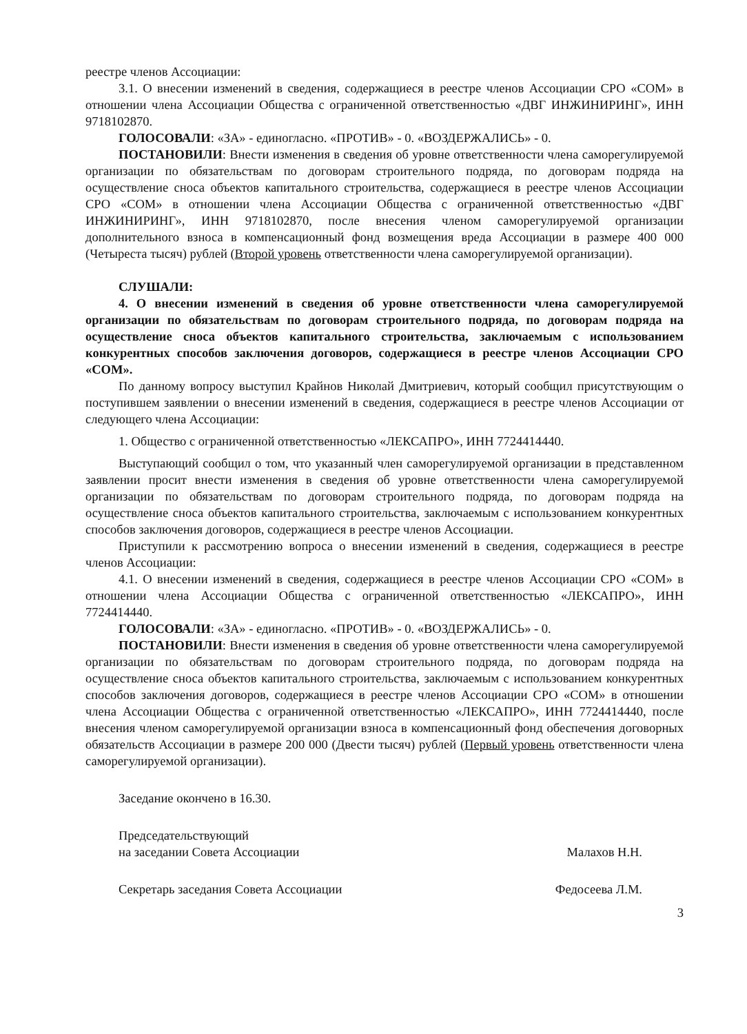реестре членов Ассоциации:
3.1. О внесении изменений в сведения, содержащиеся в реестре членов Ассоциации СРО «СОМ» в отношении члена Ассоциации Общества с ограниченной ответственностью «ДВГ ИНЖИНИРИНГ», ИНН 9718102870.
ГОЛОСОВАЛИ: «ЗА» - единогласно. «ПРОТИВ» - 0. «ВОЗДЕРЖАЛИСЬ» - 0.
ПОСТАНОВИЛИ: Внести изменения в сведения об уровне ответственности члена саморегулируемой организации по обязательствам по договорам строительного подряда, по договорам подряда на осуществление сноса объектов капитального строительства, содержащиеся в реестре членов Ассоциации СРО «СОМ» в отношении члена Ассоциации Общества с ограниченной ответственностью «ДВГ ИНЖИНИРИНГ», ИНН 9718102870, после внесения членом саморегулируемой организации дополнительного взноса в компенсационный фонд возмещения вреда Ассоциации в размере 400 000 (Четыреста тысяч) рублей (Второй уровень ответственности члена саморегулируемой организации).
СЛУШАЛИ:
4. О внесении изменений в сведения об уровне ответственности члена саморегулируемой организации по обязательствам по договорам строительного подряда, по договорам подряда на осуществление сноса объектов капитального строительства, заключаемым с использованием конкурентных способов заключения договоров, содержащиеся в реестре членов Ассоциации СРО «СОМ».
По данному вопросу выступил Крайнов Николай Дмитриевич, который сообщил присутствующим о поступившем заявлении о внесении изменений в сведения, содержащиеся в реестре членов Ассоциации от следующего члена Ассоциации:
1. Общество с ограниченной ответственностью «ЛЕКСАПРО», ИНН 7724414440.
Выступающий сообщил о том, что указанный член саморегулируемой организации в представленном заявлении просит внести изменения в сведения об уровне ответственности члена саморегулируемой организации по обязательствам по договорам строительного подряда, по договорам подряда на осуществление сноса объектов капитального строительства, заключаемым с использованием конкурентных способов заключения договоров, содержащиеся в реестре членов Ассоциации.
Приступили к рассмотрению вопроса о внесении изменений в сведения, содержащиеся в реестре членов Ассоциации:
4.1. О внесении изменений в сведения, содержащиеся в реестре членов Ассоциации СРО «СОМ» в отношении члена Ассоциации Общества с ограниченной ответственностью «ЛЕКСАПРО», ИНН 7724414440.
ГОЛОСОВАЛИ: «ЗА» - единогласно. «ПРОТИВ» - 0. «ВОЗДЕРЖАЛИСЬ» - 0.
ПОСТАНОВИЛИ: Внести изменения в сведения об уровне ответственности члена саморегулируемой организации по обязательствам по договорам строительного подряда, по договорам подряда на осуществление сноса объектов капитального строительства, заключаемым с использованием конкурентных способов заключения договоров, содержащиеся в реестре членов Ассоциации СРО «СОМ» в отношении члена Ассоциации Общества с ограниченной ответственностью «ЛЕКСАПРО», ИНН 7724414440, после внесения членом саморегулируемой организации взноса в компенсационный фонд обеспечения договорных обязательств Ассоциации в размере 200 000 (Двести тысяч) рублей (Первый уровень ответственности члена саморегулируемой организации).
Заседание окончено в 16.30.
Председательствующий
на заседании Совета Ассоциации
Малахов Н.Н.
Секретарь заседания Совета Ассоциации
Федосеева Л.М.
3